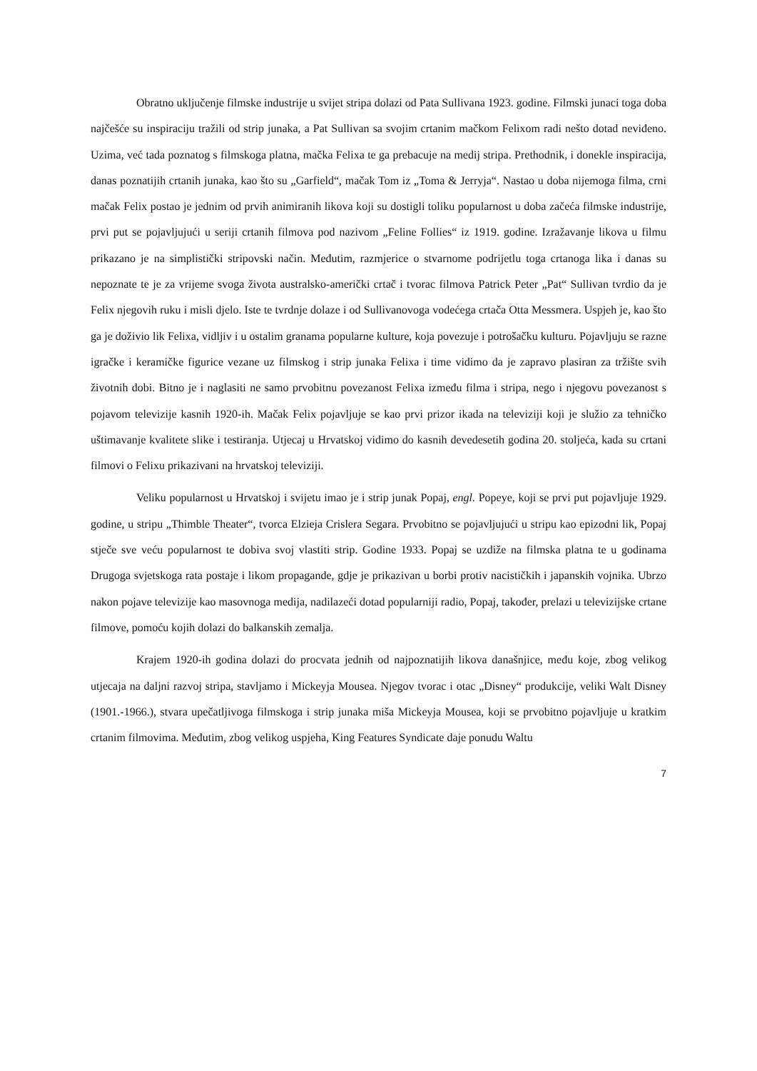Obratno uključenje filmske industrije u svijet stripa dolazi od Pata Sullivana 1923. godine. Filmski junaci toga doba najčešće su inspiraciju tražili od strip junaka, a Pat Sullivan sa svojim crtanim mačkom Felixom radi nešto dotad neviđeno. Uzima, već tada poznatog s filmskoga platna, mačka Felixa te ga prebacuje na medij stripa. Prethodnik, i donekle inspiracija, danas poznatijih crtanih junaka, kao što su „Garfield“, mačak Tom iz „Toma & Jerryja“. Nastao u doba nijemoga filma, crni mačak Felix postao je jednim od prvih animiranih likova koji su dostigli toliku popularnost u doba začeća filmske industrije, prvi put se pojavljujući u seriji crtanih filmova pod nazivom „Feline Follies“ iz 1919. godine. Izražavanje likova u filmu prikazano je na simplistički stripovski način. Međutim, razmjerice o stvarnome podrijetlu toga crtanoga lika i danas su nepoznate te je za vrijeme svoga života australsko-američki crtač i tvorac filmova Patrick Peter „Pat“ Sullivan tvrdio da je Felix njegovih ruku i misli djelo. Iste te tvrdnje dolaze i od Sullivanovoga vodećega crtača Otta Messmera. Uspjeh je, kao što ga je doživio lik Felixa, vidljiv i u ostalim granama popularne kulture, koja povezuje i potrošačku kulturu. Pojavljuju se razne igračke i keramičke figurice vezane uz filmskog i strip junaka Felixa i time vidimo da je zapravo plasiran za tržište svih životnih dobi. Bitno je i naglasiti ne samo prvobitnu povezanost Felixa između filma i stripa, nego i njegovu povezanost s pojavom televizije kasnih 1920-ih. Mačak Felix pojavljuje se kao prvi prizor ikada na televiziji koji je služio za tehničko uštimavanje kvalitete slike i testiranja. Utjecaj u Hrvatskoj vidimo do kasnih devedesetih godina 20. stoljeća, kada su crtani filmovi o Felixu prikazivani na hrvatskoj televiziji.
Veliku popularnost u Hrvatskoj i svijetu imao je i strip junak Popaj, engl. Popeye, koji se prvi put pojavljuje 1929. godine, u stripu „Thimble Theater“, tvorca Elzieja Crislera Segara. Prvobitno se pojavljujući u stripu kao epizodni lik, Popaj stječe sve veću popularnost te dobiva svoj vlastiti strip. Godine 1933. Popaj se uzdiže na filmska platna te u godinama Drugoga svjetskoga rata postaje i likom propagande, gdje je prikazivan u borbi protiv nacističkih i japanskih vojnika. Ubrzo nakon pojave televizije kao masovnoga medija, nadilazeći dotad popularniji radio, Popaj, također, prelazi u televizijske crtane filmove, pomoću kojih dolazi do balkanskih zemalja.
Krajem 1920-ih godina dolazi do procvata jednih od najpoznatijih likova današnjice, među koje, zbog velikog utjecaja na daljni razvoj stripa, stavljamo i Mickeyja Mousea. Njegov tvorac i otac „Disney“ produkcije, veliki Walt Disney (1901.-1966.), stvara upečatljivoga filmskoga i strip junaka miša Mickeyja Mousea, koji se prvobitno pojavljuje u kratkim crtanim filmovima. Međutim, zbog velikog uspjeha, King Features Syndicate daje ponudu Waltu
7